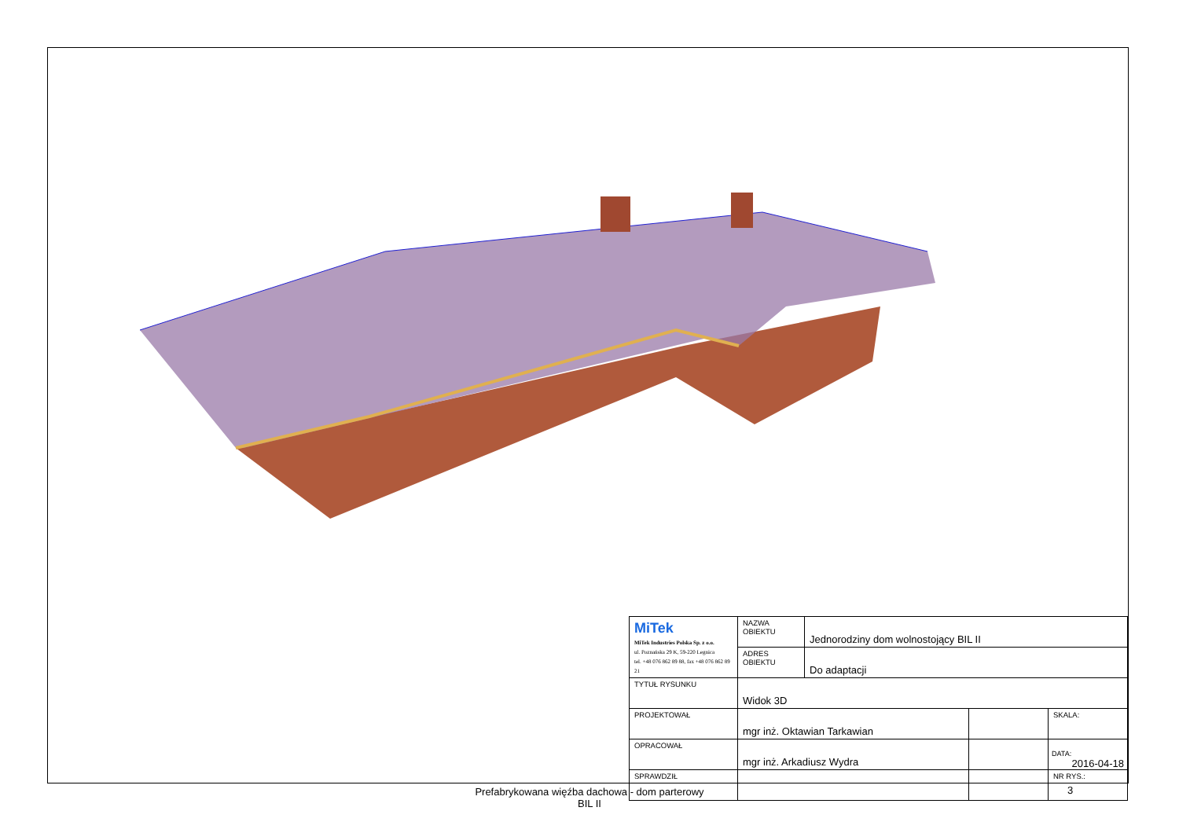| MiTek MiTek Industries Polska Sp. z o.o. ul. Poznańska 29 K, 59-220 Legnica tel. +48 076 862 89 88, fax +48 076 862 89 21 | NAZWA OBIEKTU | Jednorodziny dom wolnostojący BIL II | | |
| | ADRES OBIEKTU | Do adaptacji | | |
| TYTUŁ RYSUNKU | Widok 3D | | | |
| PROJEKTOWAŁ | mgr inż. Oktawian Tarkawian | | | SKALA: |
| OPRACOWAŁ | mgr inż. Arkadiusz Wydra | | | DATA: 2016-04-18 |
| SPRAWDZIŁ | | | | NR RYS.: |
Prefabrykowana więźba dachowa - dom parterowy
BIL II
3